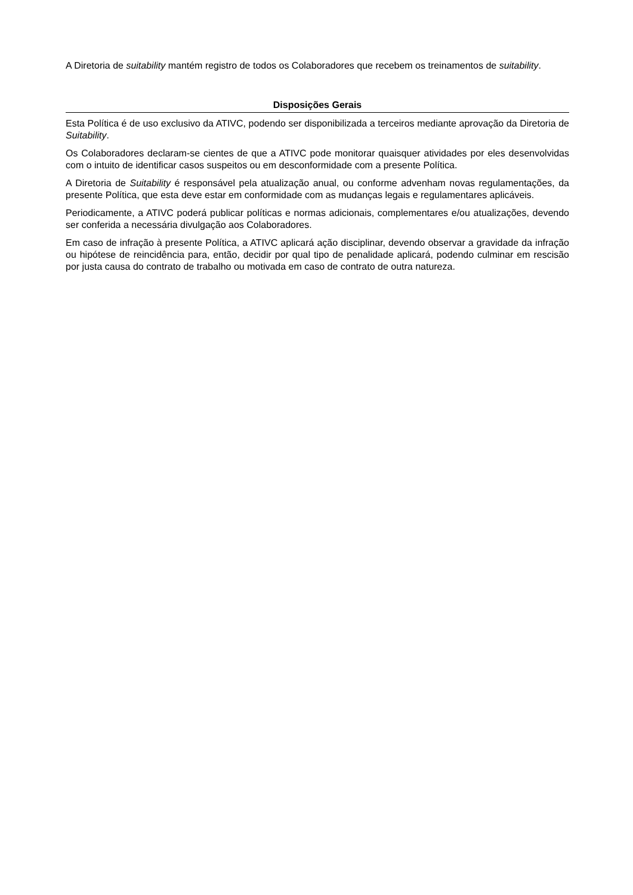A Diretoria de suitability mantém registro de todos os Colaboradores que recebem os treinamentos de suitability.
Disposições Gerais
Esta Política é de uso exclusivo da ATIVC, podendo ser disponibilizada a terceiros mediante aprovação da Diretoria de Suitability.
Os Colaboradores declaram-se cientes de que a ATIVC pode monitorar quaisquer atividades por eles desenvolvidas com o intuito de identificar casos suspeitos ou em desconformidade com a presente Política.
A Diretoria de Suitability é responsável pela atualização anual, ou conforme advenham novas regulamentações, da presente Política, que esta deve estar em conformidade com as mudanças legais e regulamentares aplicáveis.
Periodicamente, a ATIVC poderá publicar políticas e normas adicionais, complementares e/ou atualizações, devendo ser conferida a necessária divulgação aos Colaboradores.
Em caso de infração à presente Política, a ATIVC aplicará ação disciplinar, devendo observar a gravidade da infração ou hipótese de reincidência para, então, decidir por qual tipo de penalidade aplicará, podendo culminar em rescisão por justa causa do contrato de trabalho ou motivada em caso de contrato de outra natureza.